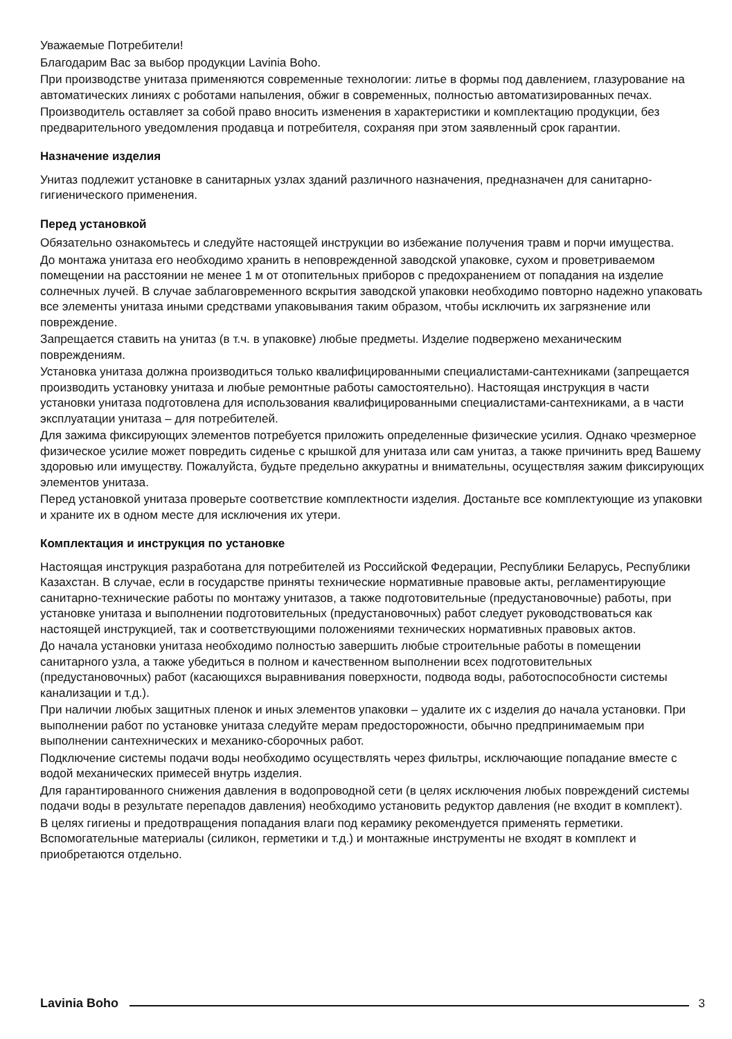Уважаемые Потребители!
Благодарим Вас за выбор продукции Lavinia Boho.
При производстве унитаза применяются современные технологии: литье в формы под давлением, глазурование на автоматических линиях с роботами напыления, обжиг в современных, полностью автоматизированных печах.
Производитель оставляет за собой право вносить изменения в характеристики и комплектацию продукции, без предварительного уведомления продавца и потребителя, сохраняя при этом заявленный срок гарантии.
Назначение изделия
Унитаз подлежит установке в санитарных узлах зданий различного назначения, предназначен для санитарно-гигиенического применения.
Перед установкой
Обязательно ознакомьтесь и следуйте настоящей инструкции во избежание получения травм и порчи имущества.
До монтажа унитаза его необходимо хранить в неповрежденной заводской упаковке, сухом и проветриваемом помещении на расстоянии не менее 1 м от отопительных приборов с предохранением от попадания на изделие солнечных лучей. В случае заблаговременного вскрытия заводской упаковки необходимо повторно надежно упаковать все элементы унитаза иными средствами упаковывания таким образом, чтобы исключить их загрязнение или повреждение.
Запрещается ставить на унитаз (в т.ч. в упаковке) любые предметы. Изделие подвержено механическим повреждениям.
Установка унитаза должна производиться только квалифицированными специалистами-сантехниками (запрещается производить установку унитаза и любые ремонтные работы самостоятельно). Настоящая инструкция в части установки унитаза подготовлена для использования квалифицированными специалистами-сантехниками, а в части эксплуатации унитаза – для потребителей.
Для зажима фиксирующих элементов потребуется приложить определенные физические усилия. Однако чрезмерное физическое усилие может повредить сиденье с крышкой для унитаза или сам унитаз, а также причинить вред Вашему здоровью или имуществу. Пожалуйста, будьте предельно аккуратны и внимательны, осуществляя зажим фиксирующих элементов унитаза.
Перед установкой унитаза проверьте соответствие комплектности изделия. Достаньте все комплектующие из упаковки и храните их в одном месте для исключения их утери.
Комплектация и инструкция по установке
Настоящая инструкция разработана для потребителей из Российской Федерации, Республики Беларусь, Республики Казахстан. В случае, если в государстве приняты технические нормативные правовые акты, регламентирующие санитарно-технические работы по монтажу унитазов, а также подготовительные (предустановочные) работы, при установке унитаза и выполнении подготовительных (предустановочных) работ следует руководствоваться как настоящей инструкцией, так и соответствующими положениями технических нормативных правовых актов.
До начала установки унитаза необходимо полностью завершить любые строительные работы в помещении санитарного узла, а также убедиться в полном и качественном выполнении всех подготовительных (предустановочных) работ (касающихся выравнивания поверхности, подвода воды, работоспособности системы канализации и т.д.).
При наличии любых защитных пленок и иных элементов упаковки – удалите их с изделия до начала установки. При выполнении работ по установке унитаза следуйте мерам предосторожности, обычно предпринимаемым при выполнении сантехнических и механико-сборочных работ.
Подключение системы подачи воды необходимо осуществлять через фильтры, исключающие попадание вместе с водой механических примесей внутрь изделия.
Для гарантированного снижения давления в водопроводной сети (в целях исключения любых повреждений системы подачи воды в результате перепадов давления) необходимо установить редуктор давления (не входит в комплект).
В целях гигиены и предотвращения попадания влаги под керамику рекомендуется применять герметики. Вспомогательные материалы (силикон, герметики и т.д.) и монтажные инструменты не входят в комплект и приобретаются отдельно.
Lavinia Boho 3